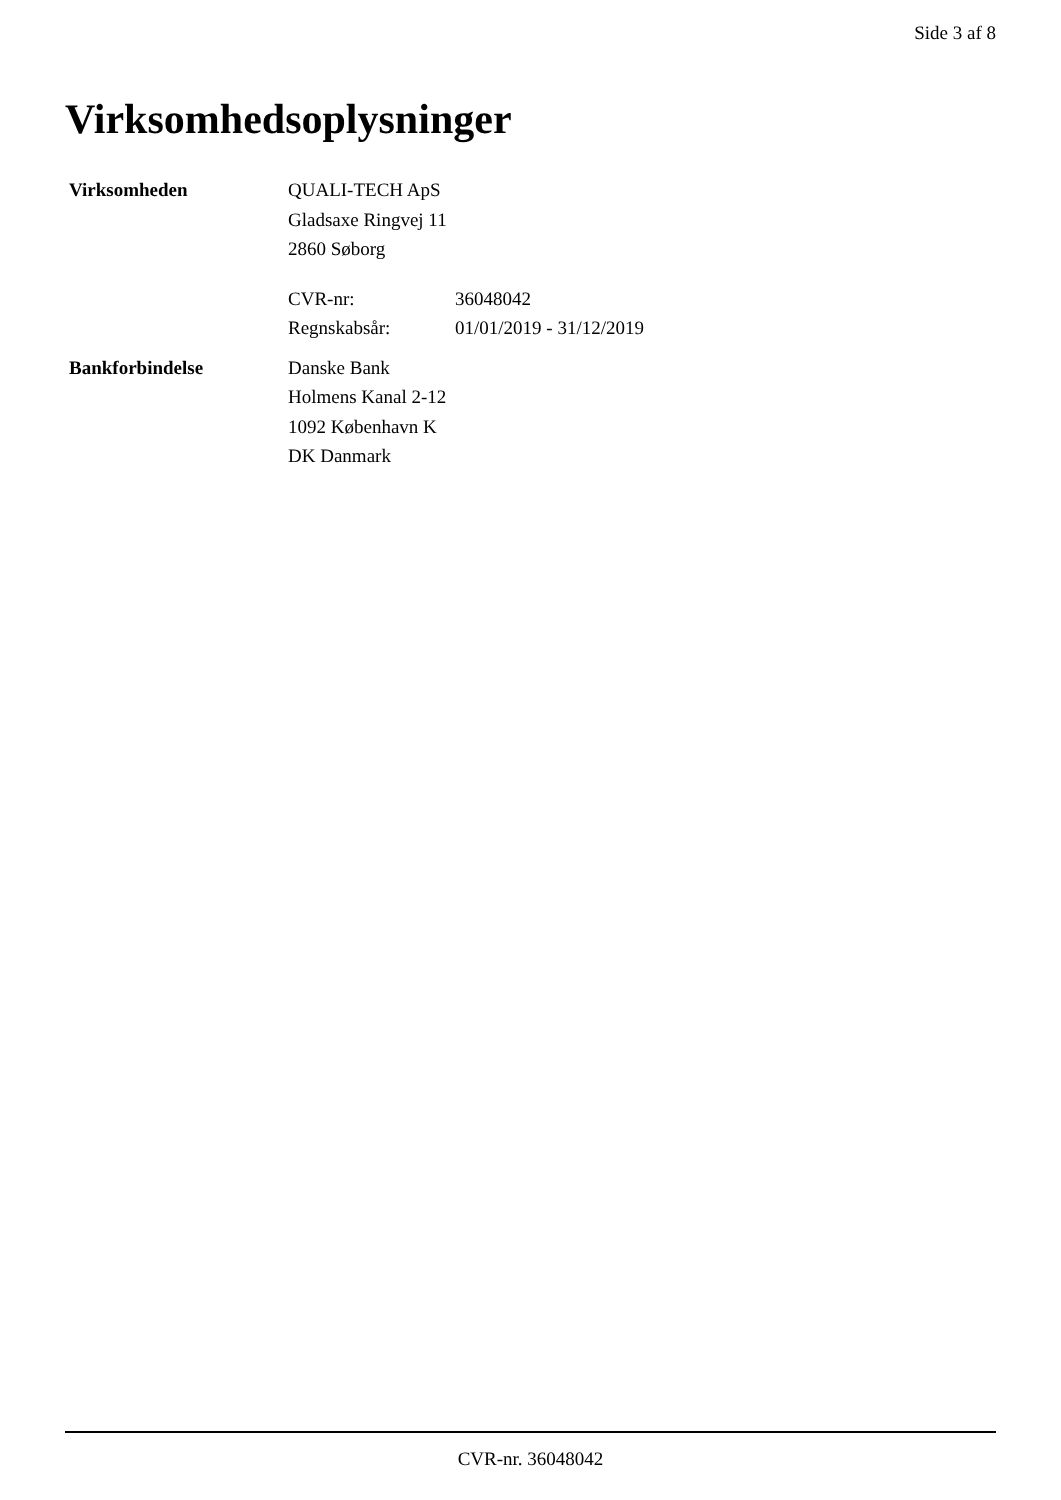Side 3 af 8
Virksomhedsoplysninger
| Virksomheden | QUALI-TECH ApS Gladsaxe Ringvej 11 2860 Søborg | |
| | CVR-nr: | 36048042 |
| | Regnskabsår: | 01/01/2019 - 31/12/2019 |
| Bankforbindelse | Danske Bank Holmens Kanal 2-12 1092 København K DK Danmark | |
CVR-nr. 36048042